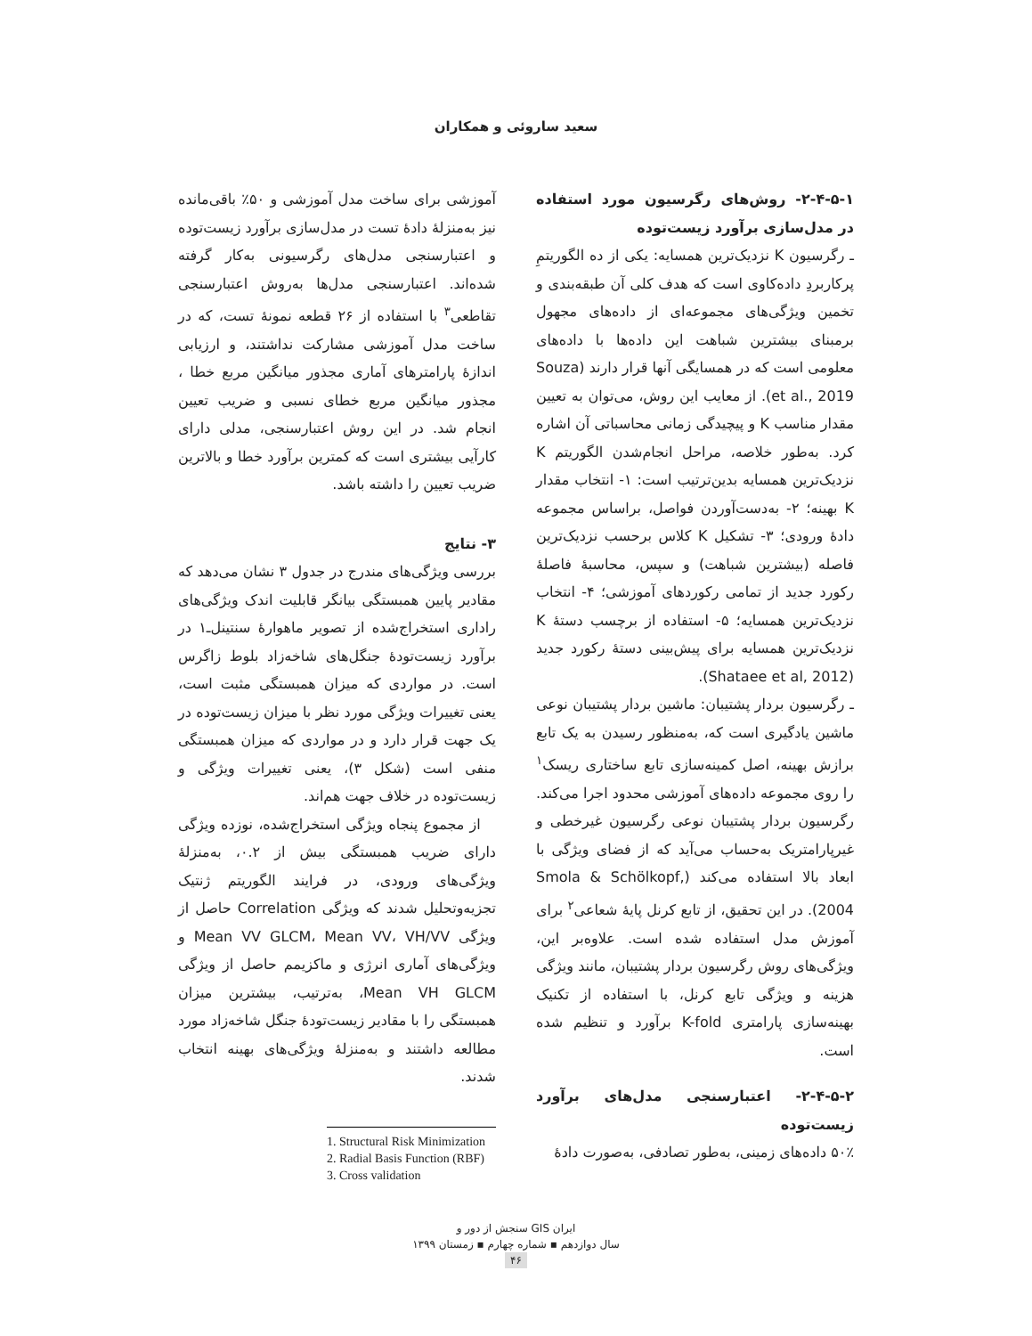سعید ساروئی و همکاران
۲-۴-۵-۱- روش‌های رگرسیون مورد استفاده در مدل‌سازی برآورد زیست‌توده
ـ رگرسیون K نزدیک‌ترین همسایه: یکی از ده الگوریتمِ پرکاربردِ داده‌کاوی است که هدف کلی آن طبقه‌بندی و تخمین ویژگی‌های مجموعه‌ای از داده‌های مجهول برمبنای بیشترین شباهت این داده‌ها با داده‌های معلومی است که در همسایگی آنها قرار دارند (Souza et al., 2019). از معایب این روش، می‌توان به تعیین مقدار مناسب K و پیچیدگی زمانی محاسباتی آن اشاره کرد. به‌طور خلاصه، مراحل انجام‌شدن الگوریتم K نزدیک‌ترین همسایه بدین‌ترتیب است: ۱- انتخاب مقدار K بهینه؛ ۲- به‌دست‌آوردن فواصل، براساس مجموعه دادهٔ ورودی؛ ۳- تشکیل K کلاس برحسب نزدیک‌ترین فاصله (بیشترین شباهت) و سپس، محاسبهٔ فاصلهٔ رکورد جدید از تمامی رکوردهای آموزشی؛ ۴- انتخاب نزدیک‌ترین همسایه؛ ۵- استفاده از برچسب دستهٔ K نزدیک‌ترین همسایه برای پیش‌بینی دستهٔ رکورد جدید (Shataee et al, 2012).
ـ رگرسیون بردار پشتیبان: ماشین بردار پشتیبان نوعی ماشین یادگیری است که، به‌منظور رسیدن به یک تابع برازش بهینه، اصل کمینه‌سازی تابع ساختاری ریسک<sup>۱</sup> را روی مجموعه داده‌های آموزشی محدود اجرا می‌کند. رگرسیون بردار پشتیبان نوعی رگرسیون غیرخطی و غیرپارامتریک به‌حساب می‌آید که از فضای ویژگی با ابعاد بالا استفاده می‌کند (Smola & Schölkopf, 2004). در این تحقیق، از تابع کرنل پایهٔ شعاعی<sup>۲</sup> برای آموزش مدل استفاده شده است. علاوه‌بر این، ویژگی‌های روش رگرسیون بردار پشتیبان، مانند ویژگی هزینه و ویژگی تابع کرنل، با استفاده از تکنیک بهینه‌سازی پارامتری K-fold برآورد و تنظیم شده است.
۲-۴-۵-۲- اعتبارسنجی مدل‌های برآورد زیست‌توده
۵۰٪ داده‌های زمینی، به‌طور تصادفی، به‌صورت دادهٔ
آموزشی برای ساخت مدل آموزشی و ۵۰٪ باقی‌مانده نیز به‌منزلهٔ دادهٔ تست در مدل‌سازی برآورد زیست‌توده و اعتبارسنجی مدل‌های رگرسیونی به‌کار گرفته شده‌اند. اعتبارسنجی مدل‌ها به‌روش اعتبارسنجی تقاطعی<sup>۳</sup> با استفاده از ۲۶ قطعه نمونهٔ تست، که در ساخت مدل آموزشی مشارکت نداشتند، و ارزیابی اندازهٔ پارامترهای آماری مجذور میانگین مربع خطا ، مجذور میانگین مربع خطای نسبی و ضریب تعیین انجام شد. در این روش اعتبارسنجی، مدلی دارای کارآیی بیشتری است که کمترین برآورد خطا و بالاترین ضریب تعیین را داشته باشد.
۳- نتایج
بررسی ویژگی‌های مندرج در جدول ۳ نشان می‌دهد که مقادیر پایین همبستگی بیانگر قابلیت اندک ویژگی‌های راداری استخراج‌شده از تصویر ماهوارهٔ سنتینل‌ـ۱ در برآورد زیست‌تودهٔ جنگل‌های شاخه‌زاد بلوط زاگرس است. در مواردی که میزان همبستگی مثبت است، یعنی تغییرات ویژگی مورد نظر با میزان زیست‌توده در یک جهت قرار دارد و در مواردی که میزان همبستگی منفی است (شکل ۳)، یعنی تغییرات ویژگی و زیست‌توده در خلاف جهت هم‌اند.
از مجموع پنجاه ویژگی استخراج‌شده، نوزده ویژگی دارای ضریب همبستگی بیش از ۰.۲، به‌منزلهٔ ویژگی‌های ورودی، در فرایند الگوریتم ژنتیک تجزیه‌وتحلیل شدند که ویژگی Correlation حاصل از ویژگی Mean VV GLCM، Mean VV، VH/VV و ویژگی‌های آماری انرژی و ماکزیمم حاصل از ویژگی Mean VH GLCM، به‌ترتیب، بیشترین میزان همبستگی را با مقادیر زیست‌تودهٔ جنگل شاخه‌زاد مورد مطالعه داشتند و به‌منزلهٔ ویژگی‌های بهینه انتخاب شدند.
1. Structural Risk Minimization
2. Radial Basis Function (RBF)
3. Cross validation
سنجش از دور و GIS ایران
سال دوازدهم ▪ شماره چهارم ▪ زمستان ۱۳۹۹
۴۶